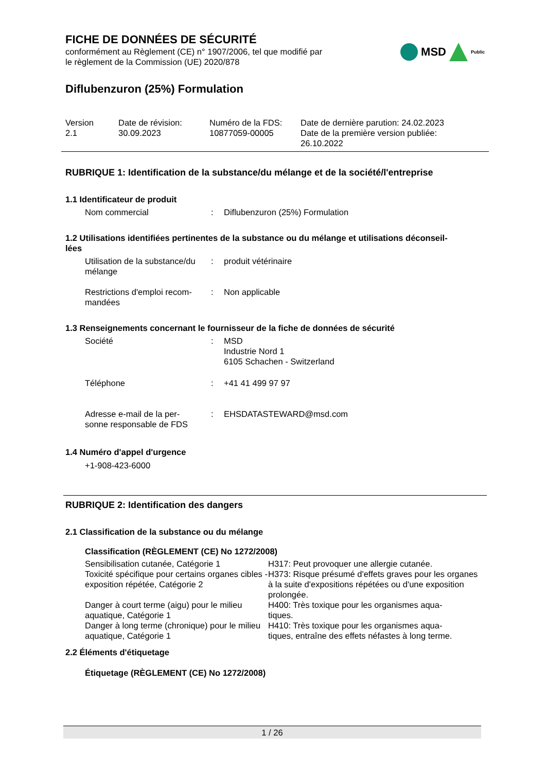FICHE DE DONNÉES DE SÉCURITÉ
conformément au Règlement (CE) n° 1907/2006, tel que modifié par
le règlement de la Commission (UE) 2020/878
MSD Public
Diflubenzuron (25%) Formulation
| Version 2.1 | Date de révision: 30.09.2023 | Numéro de la FDS: 10877059-00005 | Date de dernière parution: 24.02.2023 Date de la première version publiée: 26.10.2022 |
RUBRIQUE 1: Identification de la substance/du mélange et de la société/l'entreprise
1.1 Identificateur de produit
| Nom commercial | : | Diflubenzuron (25%) Formulation |
1.2 Utilisations identifiées pertinentes de la substance ou du mélange et utilisations déconseil-
lées
| Utilisation de la substance/du mélange | : | produit vétérinaire |
| Restrictions d'emploi recom- mandées | : | Non applicable |
1.3 Renseignements concernant le fournisseur de la fiche de données de sécurité
| Société | : | MSD Industrie Nord 1 6105 Schachen - Switzerland |
| Téléphone | : | +41 41 499 97 97 |
| Adresse e-mail de la per- sonne responsable de FDS | : | EHSDATASTEWARD@msd.com |
1.4 Numéro d'appel d'urgence
+1-908-423-6000
RUBRIQUE 2: Identification des dangers
2.1 Classification de la substance ou du mélange
Classification (RÈGLEMENT (CE) No 1272/2008)
| Sensibilisation cutanée, Catégorie 1 | H317: Peut provoquer une allergie cutanée. |
| Toxicité spécifique pour certains organes cibles - exposition répétée, Catégorie 2 | H373: Risque présumé d'effets graves pour les organes à la suite d'expositions répétées ou d'une exposition prolongée. |
| Danger à court terme (aigu) pour le milieu aquatique, Catégorie 1 | H400: Très toxique pour les organismes aqua- tiques. |
| Danger à long terme (chronique) pour le milieu aquatique, Catégorie 1 | H410: Très toxique pour les organismes aqua- tiques, entraîne des effets néfastes à long terme. |
2.2 Éléments d'étiquetage
Étiquetage (RÈGLEMENT (CE) No 1272/2008)
1 / 26